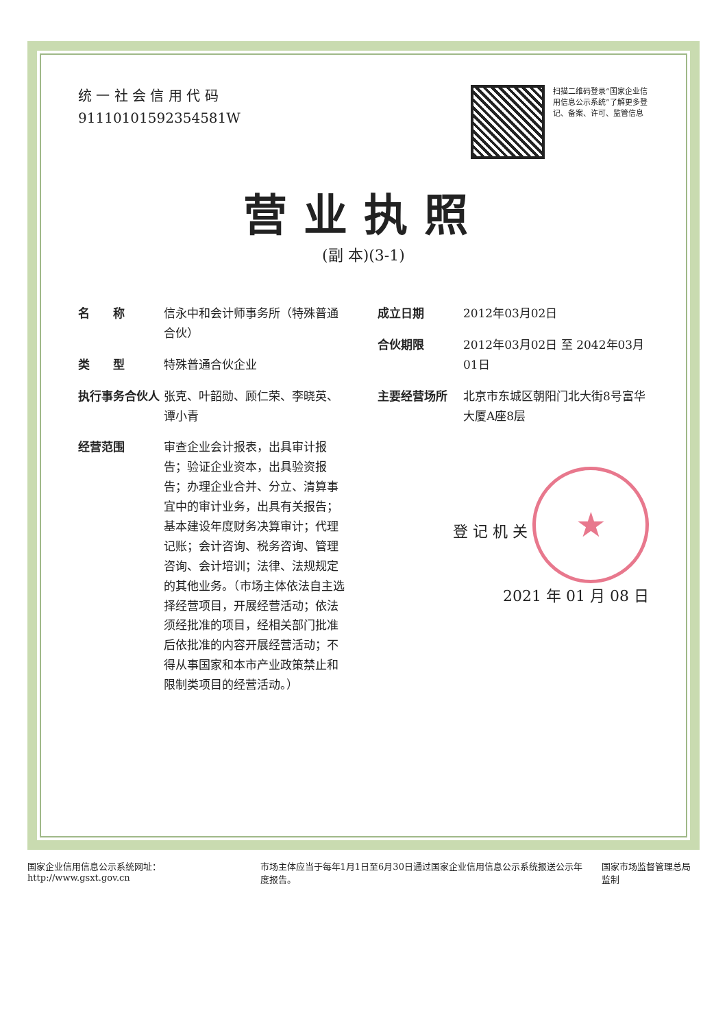统 一 社 会 信 用 代 码
91110101592354581W
扫描二维码登录“国家企业信用信息公示系统”了解更多登记、备案、许可、监管信息
营业执照
(副 本)(3-1)
名　　称 信永中和会计师事务所（特殊普通合伙）
类　　型 特殊普通合伙企业
执行事务合伙人 张克、叶韶勋、顾仁荣、李晓英、谭小青
经营范围 审查企业会计报表，出具审计报告；验证企业资本，出具验资报告；办理企业合并、分立、清算事宜中的审计业务，出具有关报告；基本建设年度财务决算审计；代理记账；会计咨询、税务咨询、管理咨询、会计培训；法律、法规规定的其他业务。（市场主体依法自主选择经营项目，开展经营活动；依法须经批准的项目，经相关部门批准后依批准的内容开展经营活动；不得从事国家和本市产业政策禁止和限制类项目的经营活动。）
成立日期 2012年03月02日
合伙期限 2012年03月02日 至 2042年03月01日
主要经营场所 北京市东城区朝阳门北大街8号富华大厦A座8层
登 记 机 关 ★
2021 年 01 月 08 日
国家企业信用信息公示系统网址： http://www.gsxt.gov.cn 市场主体应当于每年1月1日至6月30日通过国家企业信用信息公示系统报送公示年度报告。 国家市场监督管理总局监制